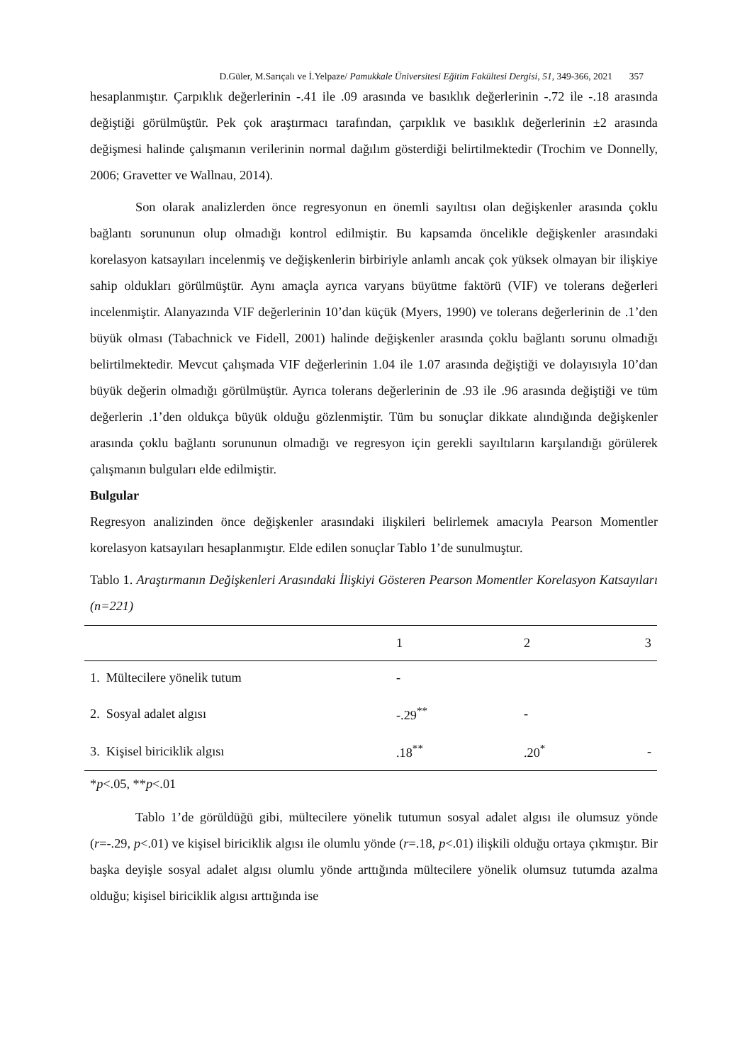D.Güler, M.Sarıçalı ve İ.Yelpaze/ Pamukkale Üniversitesi Eğitim Fakültesi Dergisi, 51, 349-366, 2021 357
hesaplanmıştır. Çarpıklık değerlerinin -.41 ile .09 arasında ve basıklık değerlerinin -.72 ile -.18 arasında değiştiği görülmüştür. Pek çok araştırmacı tarafından, çarpıklık ve basıklık değerlerinin ±2 arasında değişmesi halinde çalışmanın verilerinin normal dağılım gösterdiği belirtilmektedir (Trochim ve Donnelly, 2006; Gravetter ve Wallnau, 2014).
Son olarak analizlerden önce regresyonun en önemli sayıltısı olan değişkenler arasında çoklu bağlantı sorununun olup olmadığı kontrol edilmiştir. Bu kapsamda öncelikle değişkenler arasındaki korelasyon katsayıları incelenmiş ve değişkenlerin birbiriyle anlamlı ancak çok yüksek olmayan bir ilişkiye sahip oldukları görülmüştür. Aynı amaçla ayrıca varyans büyütme faktörü (VIF) ve tolerans değerleri incelenmiştir. Alanyazında VIF değerlerinin 10’dan küçük (Myers, 1990) ve tolerans değerlerinin de .1’den büyük olması (Tabachnick ve Fidell, 2001) halinde değişkenler arasında çoklu bağlantı sorunu olmadığı belirtilmektedir. Mevcut çalışmada VIF değerlerinin 1.04 ile 1.07 arasında değiştiği ve dolayısıyla 10’dan büyük değerin olmadığı görülmüştür. Ayrıca tolerans değerlerinin de .93 ile .96 arasında değiştiği ve tüm değerlerin .1’den oldukça büyük olduğu gözlenmiştir. Tüm bu sonuçlar dikkate alındığında değişkenler arasında çoklu bağlantı sorununun olmadığı ve regresyon için gerekli sayıltıların karşılandığı görülerek çalışmanın bulguları elde edilmiştir.
Bulgular
Regresyon analizinden önce değişkenler arasındaki ilişkileri belirlemek amacıyla Pearson Momentler korelasyon katsayıları hesaplanmıştır. Elde edilen sonuçlar Tablo 1’de sunulmuştur.
Tablo 1. Araştırmanın Değişkenleri Arasındaki İlişkiyi Gösteren Pearson Momentler Korelasyon Katsayıları (n=221)
| | 1 | 2 | 3 |
| --- | --- | --- | --- |
| 1. Mültecilere yönelik tutum | - | | |
| 2. Sosyal adalet algısı | -.29<sup>**</sup> | - | |
| 3. Kişisel biriciklik algısı | .18<sup>**</sup> | .20<sup>*</sup> | - |
*p<.05, **p<.01
Tablo 1’de görüldüğü gibi, mültecilere yönelik tutumun sosyal adalet algısı ile olumsuz yönde (r=-.29, p<.01) ve kişisel biriciklik algısı ile olumlu yönde (r=.18, p<.01) ilişkili olduğu ortaya çıkmıştır. Bir başka deyişle sosyal adalet algısı olumlu yönde arttığında mültecilere yönelik olumsuz tutumda azalma olduğu; kişisel biriciklik algısı arttığında ise